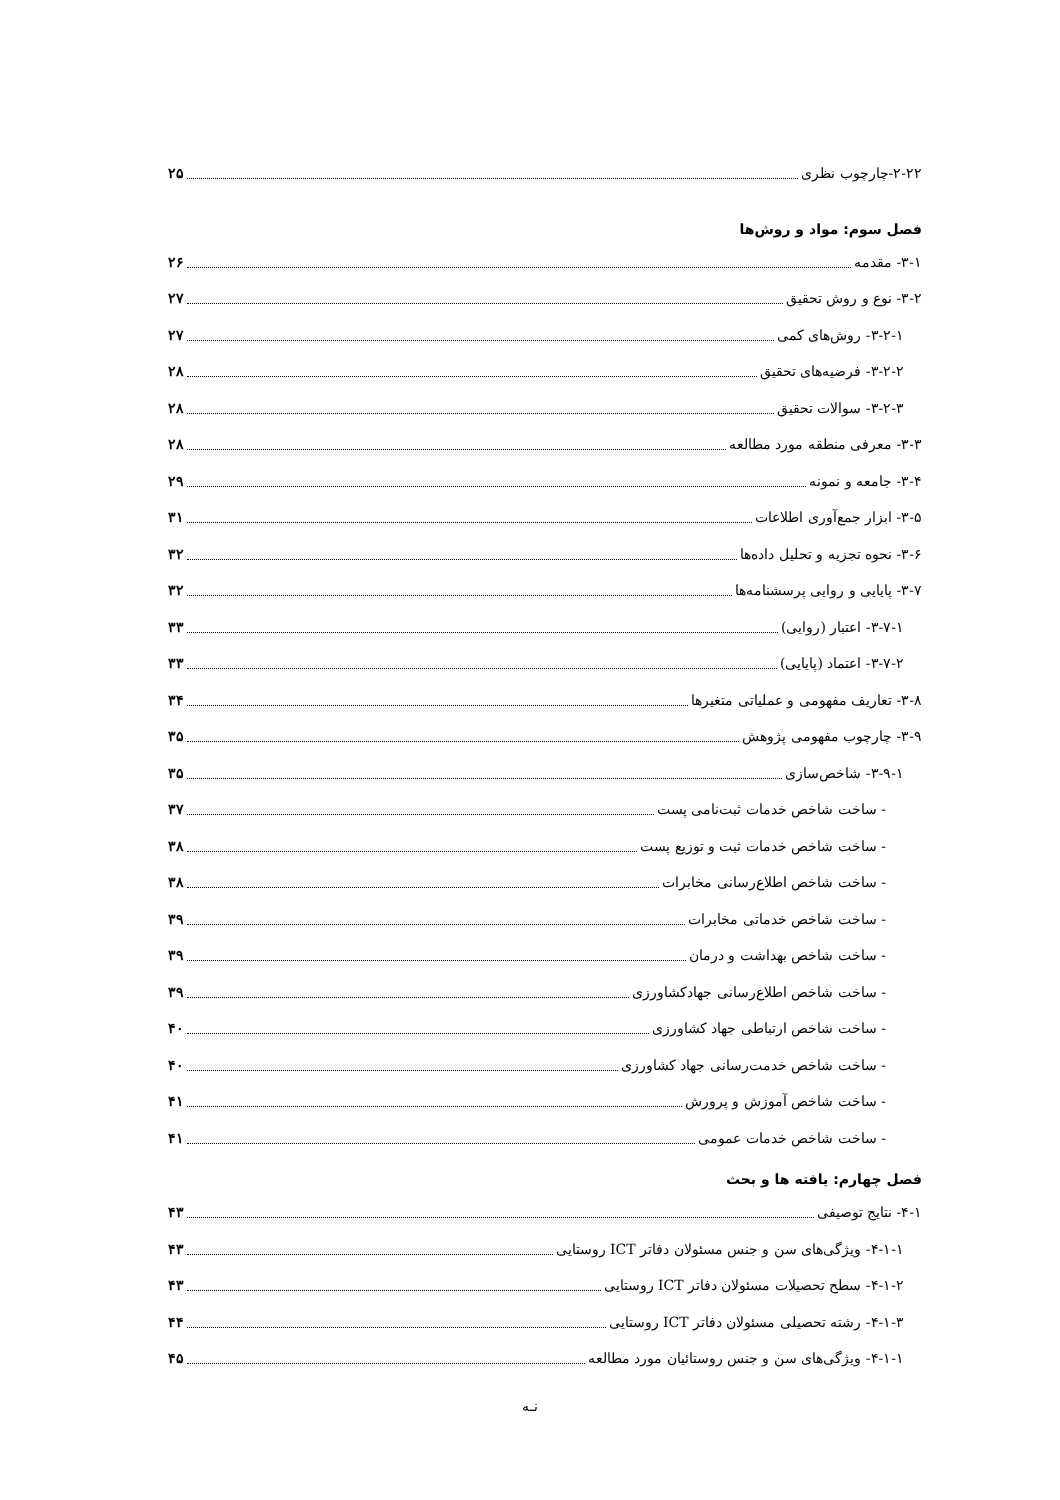۲-۲۲-چارچوب نظری ۲۵
فصل سوم: مواد و روش‌ها
۳-۱- مقدمه ۲۶
۳-۲- نوع و روش تحقیق ۲۷
۳-۲-۱- روش‌های کمی ۲۷
۳-۲-۲- فرضیه‌های تحقیق ۲۸
۳-۲-۳- سوالات تحقیق ۲۸
۳-۳- معرفی منطقه مورد مطالعه ۲۸
۳-۴- جامعه و نمونه ۲۹
۳-۵- ابزار جمع‌آوری اطلاعات ۳۱
۳-۶- نحوه تجزیه و تحلیل داده‌ها ۳۲
۳-۷- پایایی و روایی پرسشنامه‌ها ۳۲
۳-۷-۱- اعتبار (روایی) ۳۳
۳-۷-۲- اعتماد (پایایی) ۳۳
۳-۸- تعاریف مفهومی و عملیاتی متغیرها ۳۴
۳-۹- چارچوب مفهومی پژوهش ۳۵
۳-۹-۱- شاخص‌سازی ۳۵
- ساخت شاخص خدمات ثبت‌نامی پست ۳۷
- ساخت شاخص خدمات ثبت و توزیع پست ۳۸
- ساخت شاخص اطلاع‌رسانی مخابرات ۳۸
- ساخت شاخص خدماتی مخابرات ۳۹
- ساخت شاخص بهداشت و درمان ۳۹
- ساخت شاخص اطلاع‌رسانی جهادکشاورزی ۳۹
- ساخت شاخص ارتباطی جهاد کشاورزی ۴۰
- ساخت شاخص خدمت‌رسانی جهاد کشاورزی ۴۰
- ساخت شاخص آموزش و پرورش ۴۱
- ساخت شاخص خدمات عمومی ۴۱
فصل چهارم: یافته ها و بحث
۴-۱- نتایج توصیفی ۴۳
۴-۱-۱- ویژگی‌های سن و جنس مسئولان دفاتر ICT روستایی ۴۳
۴-۱-۲- سطح تحصیلات مسئولان دفاتر ICT روستایی ۴۳
۴-۱-۳- رشته تحصیلی مسئولان دفاتر ICT روستایی ۴۴
۴-۱-۱- ویژگی‌های سن و جنس روستائیان مورد مطالعه ۴۵
نـه